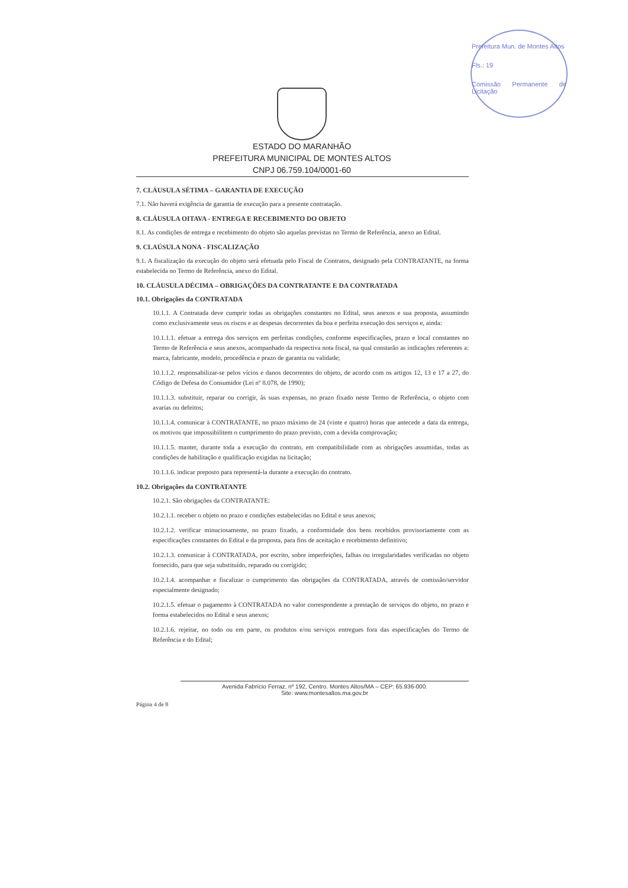Prefeitura Mun. de Montes Altos
Fls.: 19
Comissão Permanente de Licitação
ESTADO DO MARANHÃO
PREFEITURA MUNICIPAL DE MONTES ALTOS
CNPJ 06.759.104/0001-60
7. CLÁUSULA SÉTIMA – GARANTIA DE EXECUÇÃO
7.1. Não haverá exigência de garantia de execução para a presente contratação.
8. CLÁUSULA OITAVA - ENTREGA E RECEBIMENTO DO OBJETO
8.1. As condições de entrega e recebimento do objeto são aquelas previstas no Termo de Referência, anexo ao Edital.
9. CLAÚSULA NONA - FISCALIZAÇÃO
9.1. A fiscalização da execução do objeto será efetuada pelo Fiscal de Contratos, designado pela CONTRATANTE, na forma estabelecida no Termo de Referência, anexo do Edital.
10. CLÁUSULA DÉCIMA – OBRIGAÇÕES DA CONTRATANTE E DA CONTRATADA
10.1. Obrigações da CONTRATADA
10.1.1. A Contratada deve cumprir todas as obrigações constantes no Edital, seus anexos e sua proposta, assumindo como exclusivamente seus os riscos e as despesas decorrentes da boa e perfeita execução dos serviços e, ainda:
10.1.1.1. efetuar a entrega dos serviços em perfeitas condições, conforme especificações, prazo e local constantes no Termo de Referência e seus anexos, acompanhado da respectiva nota fiscal, na qual constarão as indicações referentes a: marca, fabricante, modelo, procedência e prazo de garantia ou validade;
10.1.1.2. responsabilizar-se pelos vícios e danos decorrentes do objeto, de acordo com os artigos 12, 13 e 17 a 27, do Código de Defesa do Consumidor (Lei nº 8.078, de 1990);
10.1.1.3. substituir, reparar ou corrigir, às suas expensas, no prazo fixado neste Termo de Referência, o objeto com avarias ou defeitos;
10.1.1.4. comunicar à CONTRATANTE, no prazo máximo de 24 (vinte e quatro) horas que antecede a data da entrega, os motivos que impossibilitem o cumprimento do prazo previsto, com a devida comprovação;
10.1.1.5. manter, durante toda a execução do contrato, em compatibilidade com as obrigações assumidas, todas as condições de habilitação e qualificação exigidas na licitação;
10.1.1.6. indicar preposto para representá-la durante a execução do contrato.
10.2. Obrigações da CONTRATANTE
10.2.1. São obrigações da CONTRATANTE:
10.2.1.1. receber o objeto no prazo e condições estabelecidas no Edital e seus anexos;
10.2.1.2. verificar minuciosamente, no prazo fixado, a conformidade dos bens recebidos provisoriamente com as especificações constantes do Edital e da proposta, para fins de aceitação e recebimento definitivo;
10.2.1.3. comunicar à CONTRATADA, por escrito, sobre imperfeições, falhas ou irregularidades verificadas no objeto fornecido, para que seja substituído, reparado ou corrigido;
10.2.1.4. acompanhar e fiscalizar o cumprimento das obrigações da CONTRATADA, através de comissão/servidor especialmente designado;
10.2.1.5. efetuar o pagamento à CONTRATADA no valor correspondente a prestação de serviços do objeto, no prazo e forma estabelecidos no Edital e seus anexos;
10.2.1.6. rejeitar, no todo ou em parte, os produtos e/ou serviços entregues fora das especificações do Termo de Referência e do Edital;
Avenida Fabrício Ferraz, nº 192, Centro. Montes Altos/MA – CEP: 65.936-000.
Site: www.montesaltos.ma.gov.br
Página 4 de 8